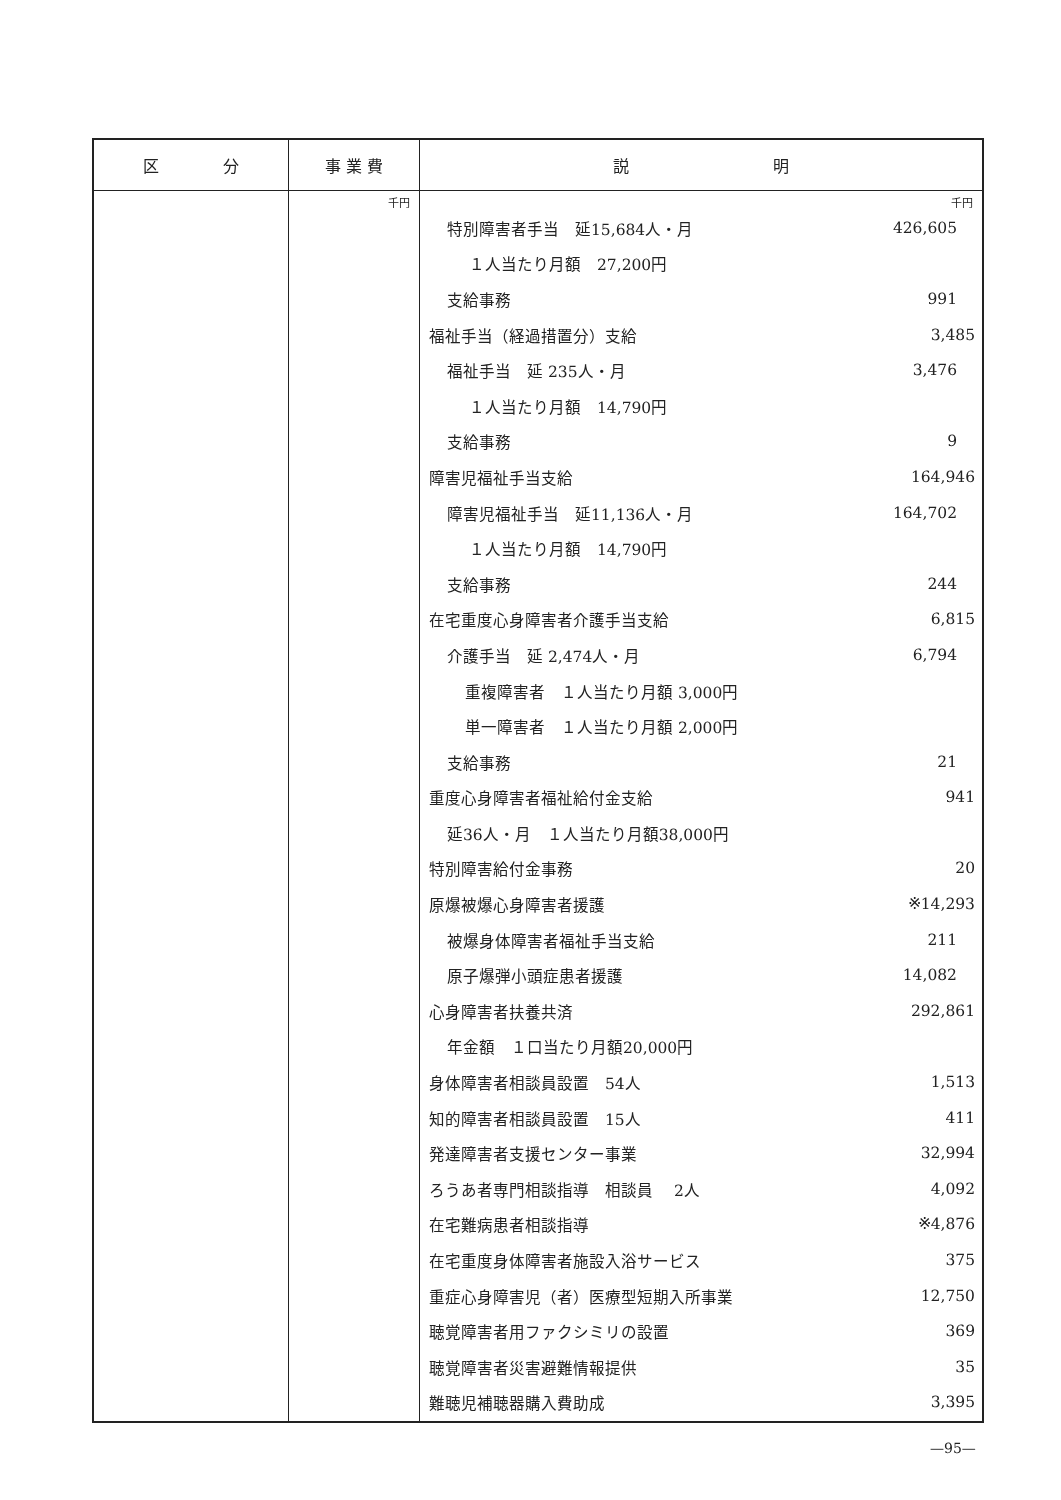| 区 分 | 事 業 費 | 説 明 |
| --- | --- | --- |
| | 千円 | 千円 / 特別障害者手当 延15,684人・月 / 426,605 / / １人当たり月額 27,200円 / / / 支給事務 / 991 / / 福祉手当（経過措置分）支給 / 3,485 / / 福祉手当 延 235人・月 / 3,476 / / １人当たり月額 14,790円 / / / 支給事務 / 9 / / 障害児福祉手当支給 / 164,946 / / 障害児福祉手当 延11,136人・月 / 164,702 / / １人当たり月額 14,790円 / / / 支給事務 / 244 / / 在宅重度心身障害者介護手当支給 / 6,815 / / 介護手当 延 2,474人・月 / 6,794 / / 重複障害者 １人当たり月額 3,000円 / / / 単一障害者 １人当たり月額 2,000円 / / / 支給事務 / 21 / / 重度心身障害者福祉給付金支給 / 941 / / 延36人・月 １人当たり月額38,000円 / / / 特別障害給付金事務 / 20 / / 原爆被爆心身障害者援護 / ※14,293 / / 被爆身体障害者福祉手当支給 / 211 / / 原子爆弾小頭症患者援護 / 14,082 / / 心身障害者扶養共済 / 292,861 / / 年金額 １口当たり月額20,000円 / / / 身体障害者相談員設置 54人 / 1,513 / / 知的障害者相談員設置 15人 / 411 / / 発達障害者支援センター事業 / 32,994 / / ろうあ者専門相談指導 相談員 2人 / 4,092 / / 在宅難病患者相談指導 / ※4,876 / / 在宅重度身体障害者施設入浴サービス / 375 / / 重症心身障害児（者）医療型短期入所事業 / 12,750 / / 聴覚障害者用ファクシミリの設置 / 369 / / 聴覚障害者災害避難情報提供 / 35 / / 難聴児補聴器購入費助成 / 3,395 / |
—95—